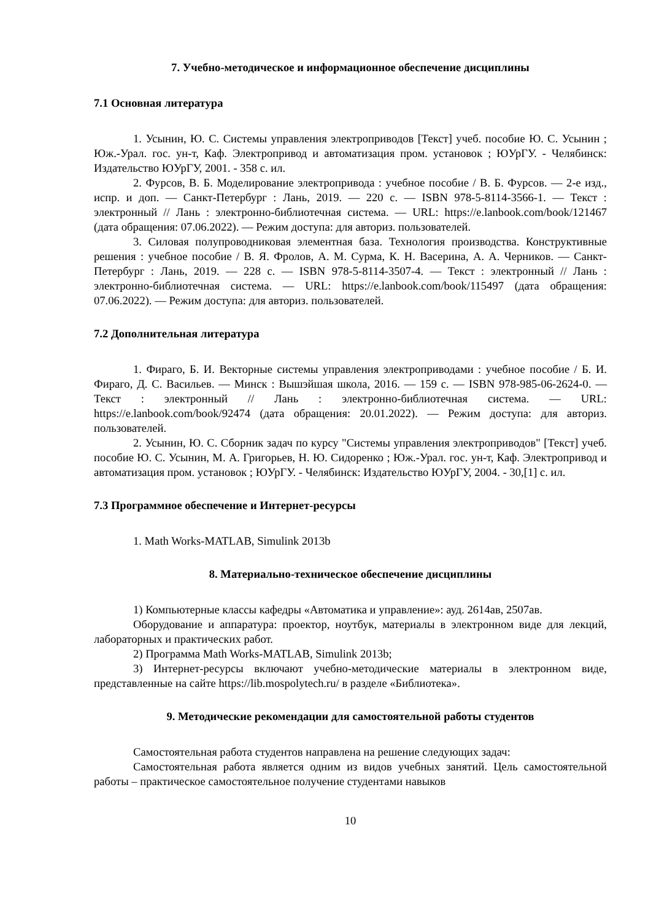7. Учебно-методическое и информационное обеспечение дисциплины
7.1 Основная литература
1. Усынин, Ю. С. Системы управления электроприводов [Текст] учеб. пособие Ю. С. Усынин ; Юж.-Урал. гос. ун-т, Каф. Электропривод и автоматизация пром. установок ; ЮУрГУ. - Челябинск: Издательство ЮУрГУ, 2001. - 358 с. ил.
2. Фурсов, В. Б. Моделирование электропривода : учебное пособие / В. Б. Фурсов. — 2-е изд., испр. и доп. — Санкт-Петербург : Лань, 2019. — 220 с. — ISBN 978-5-8114-3566-1. — Текст : электронный // Лань : электронно-библиотечная система. — URL: https://e.lanbook.com/book/121467 (дата обращения: 07.06.2022). — Режим доступа: для авториз. пользователей.
3. Силовая полупроводниковая элементная база. Технология производства. Конструктивные решения : учебное пособие / В. Я. Фролов, А. М. Сурма, К. Н. Васерина, А. А. Черников. — Санкт-Петербург : Лань, 2019. — 228 с. — ISBN 978-5-8114-3507-4. — Текст : электронный // Лань : электронно-библиотечная система. — URL: https://e.lanbook.com/book/115497 (дата обращения: 07.06.2022). — Режим доступа: для авториз. пользователей.
7.2 Дополнительная литература
1. Фираго, Б. И. Векторные системы управления электроприводами : учебное пособие / Б. И. Фираго, Д. С. Васильев. — Минск : Вышэйшая школа, 2016. — 159 с. — ISBN 978-985-06-2624-0. — Текст : электронный // Лань : электронно-библиотечная система. — URL: https://e.lanbook.com/book/92474 (дата обращения: 20.01.2022). — Режим доступа: для авториз. пользователей.
2. Усынин, Ю. С. Сборник задач по курсу "Системы управления электроприводов" [Текст] учеб. пособие Ю. С. Усынин, М. А. Григорьев, Н. Ю. Сидоренко ; Юж.-Урал. гос. ун-т, Каф. Электропривод и автоматизация пром. установок ; ЮУрГУ. - Челябинск: Издательство ЮУрГУ, 2004. - 30,[1] с. ил.
7.3 Программное обеспечение и Интернет-ресурсы
1. Math Works-MATLAB, Simulink 2013b
8. Материально-техническое обеспечение дисциплины
1) Компьютерные классы кафедры «Автоматика и управление»: ауд. 2614ав, 2507ав.
Оборудование и аппаратура: проектор, ноутбук, материалы в электронном виде для лекций, лабораторных и практических работ.
2) Программа Math Works-MATLAB, Simulink 2013b;
3) Интернет-ресурсы включают учебно-методические материалы в электронном виде, представленные на сайте https://lib.mospolytech.ru/ в разделе «Библиотека».
9. Методические рекомендации для самостоятельной работы студентов
Самостоятельная работа студентов направлена на решение следующих задач:
Самостоятельная работа является одним из видов учебных занятий. Цель самостоятельной работы – практическое самостоятельное получение студентами навыков
10